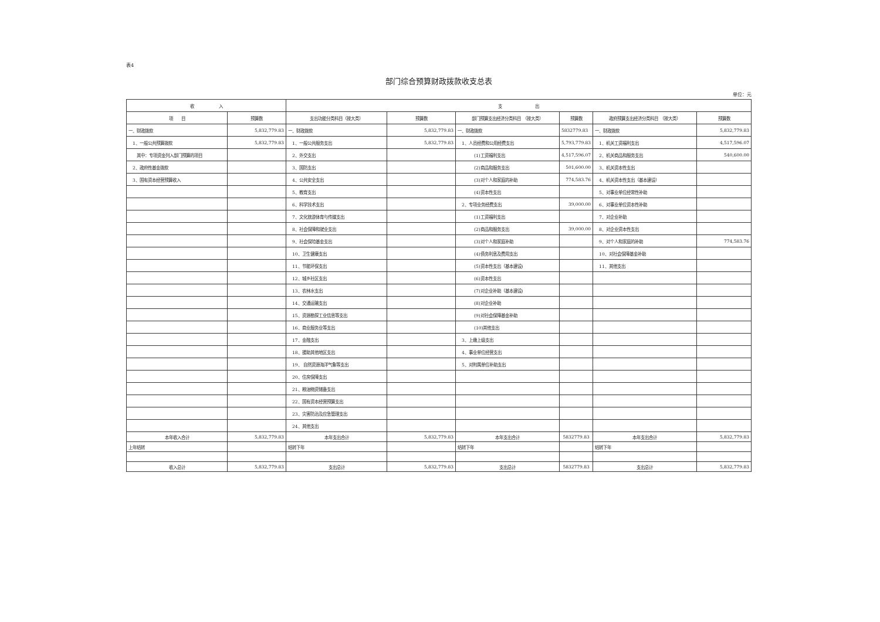表4
部门综合预算财政拨款收支总表
单位：元
| 收 入 | | 支 出 | | | | | |
| --- | --- | --- | --- | --- | --- | --- | --- |
| 项 目 | 预算数 | 支出功能分类科目（按大类） | 预算数 | 部门预算支出经济分类科目 （按大类） | 预算数 | 政府预算支出经济分类科目 （按大类） | 预算数 |
| 一、财政拨款 | 5,832,779.83 | 一、财政拨款 | 5,832,779.83 | 一、财政拨款 | 5832779.83 | 一、财政拨款 | 5,832,779.83 |
| 1、一般公共预算拨款 | 5,832,779.83 | 1、一般公共服务支出 | 5,832,779.83 | 1、人员经费和公用经费支出 | 5,793,779.83 | 1、机关工资福利支出 | 4,517,596.07 |
| 其中：专项资金列入部门预算的项目 | | 2、外交支出 | | (1)工资福利支出 | 4,517,596.07 | 2、机关商品和服务支出 | 540,600.00 |
| 2、政府性基金拨款 | | 3、国防支出 | | (2)商品和服务支出 | 501,600.00 | 3、机关资本性支出 | |
| 3、国有资本经营预算收入 | | 4、公共安全支出 | | (3)对个人和家庭的补助 | 774,583.76 | 4、机关资本性支出（基本建设） | |
| | | 5、教育支出 | | (4)资本性支出 | | 5、对事业单位经常性补助 | |
| | | 6、科学技术支出 | | 2、专项业务经费支出 | 39,000.00 | 6、对事业单位资本性补助 | |
| | | 7、文化旅游体育与传媒支出 | | (1)工资福利支出 | | 7、对企业补助 | |
| | | 8、社会保障和就业支出 | | (2)商品和服务支出 | 39,000.00 | 8、对企业资本性支出 | |
| | | 9、社会保险基金支出 | | (3)对个人和家庭补助 | | 9、对个人和家庭的补助 | 774,583.76 |
| | | 10、卫生健康支出 | | (4)债务利息及费用支出 | | 10、对社会保障基金补助 | |
| | | 11、节能环保支出 | | (5)资本性支出（基本建设) | | 11、其他支出 | |
| | | 12、城乡社区支出 | | (6)资本性支出 | | | |
| | | 13、农林水支出 | | (7)对企业补助（基本建设) | | | |
| | | 14、交通运输支出 | | (8)对企业补助 | | | |
| | | 15、资源勘探工业信息等支出 | | (9)对社会保障基金补助 | | | |
| | | 16、商业服务业等支出 | | (10)其他支出 | | | |
| | | 17、金融支出 | | 3、上缴上级支出 | | | |
| | | 18、援助其他地区支出 | | 4、事业单位经营支出 | | | |
| | | 19、 自然资源海洋气象等支出 | | 5、对附属单位补助支出 | | | |
| | | 20、住房保障支出 | | | | | |
| | | 21、粮油物资储备支出 | | | | | |
| | | 22、国有资本经营预算支出 | | | | | |
| | | 23、灾害防治及应急管理支出 | | | | | |
| | | 24、其他支出 | | | | | |
| 本年收入合计 | 5,832,779.83 | 本年支出合计 | 5,832,779.83 | 本年支出合计 | 5832779.83 | 本年支出合计 | 5,832,779.83 |
| 上年结转 | | 结转下年 | | 结转下年 | | 结转下年 | |
| 收入总计 | 5,832,779.83 | 支出总计 | 5,832,779.83 | 支出总计 | 5832779.83 | 支出总计 | 5,832,779.83 |